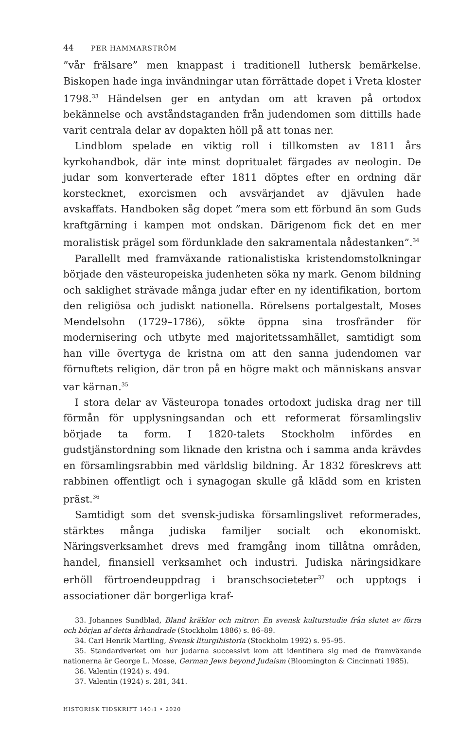44 PER HAMMARSTRÖM
”vår frälsare” men knappast i traditionell luthersk bemärkelse. Biskopen hade inga invändningar utan förrättade dopet i Vreta kloster 1798.<sup>33</sup> Händelsen ger en antydan om att kraven på ortodox bekännelse och avståndstaganden från judendomen som dittills hade varit centrala delar av dopakten höll på att tonas ner.
Lindblom spelade en viktig roll i tillkomsten av 1811 års kyrkohandbok, där inte minst dopritualet färgades av neologin. De judar som konverterade efter 1811 döptes efter en ordning där korstecknet, exorcismen och avsvärjandet av djävulen hade avskaffats. Handboken såg dopet ”mera som ett förbund än som Guds kraftgärning i kampen mot ondskan. Därigenom fick det en mer moralistisk prägel som fördunklade den sakramentala nådestanken”.<sup>34</sup>
Parallellt med framväxande rationalistiska kristendomstolkningar började den västeuropeiska judenheten söka ny mark. Genom bildning och saklighet strävade många judar efter en ny identifikation, bortom den religiösa och judiskt nationella. Rörelsens portalgestalt, Moses Mendelsohn (1729–1786), sökte öppna sina trosfränder för modernisering och utbyte med majoritetssamhället, samtidigt som han ville övertyga de kristna om att den sanna judendomen var förnuftets religion, där tron på en högre makt och människans ansvar var kärnan.<sup>35</sup>
I stora delar av Västeuropa tonades ortodoxt judiska drag ner till förmån för upplysningsandan och ett reformerat församlingsliv började ta form. I 1820-talets Stockholm infördes en gudstjänstordning som liknade den kristna och i samma anda krävdes en församlingsrabbin med världslig bildning. År 1832 föreskrevs att rabbinen offentligt och i synagogan skulle gå klädd som en kristen präst.<sup>36</sup>
Samtidigt som det svensk-judiska församlingslivet reformerades, stärktes många judiska familjer socialt och ekonomiskt. Näringsverksamhet drevs med framgång inom tillåtna områden, handel, finansiell verksamhet och industri. Judiska näringsidkare erhöll förtroendeuppdrag i branschsocieteter<sup>37</sup> och upptogs i associationer där borgerliga kraf-
33. Johannes Sundblad, Bland kräklor och mitror: En svensk kulturstudie från slutet av förra och början af detta århundrade (Stockholm 1886) s. 86–89.
34. Carl Henrik Martling, Svensk liturgihistoria (Stockholm 1992) s. 95–95.
35. Standardverket om hur judarna successivt kom att identifiera sig med de framväxande nationerna är George L. Mosse, German Jews beyond Judaism (Bloomington & Cincinnati 1985).
36. Valentin (1924) s. 494.
37. Valentin (1924) s. 281, 341.
HISTORISK TIDSKRIFT 140:1 • 2020